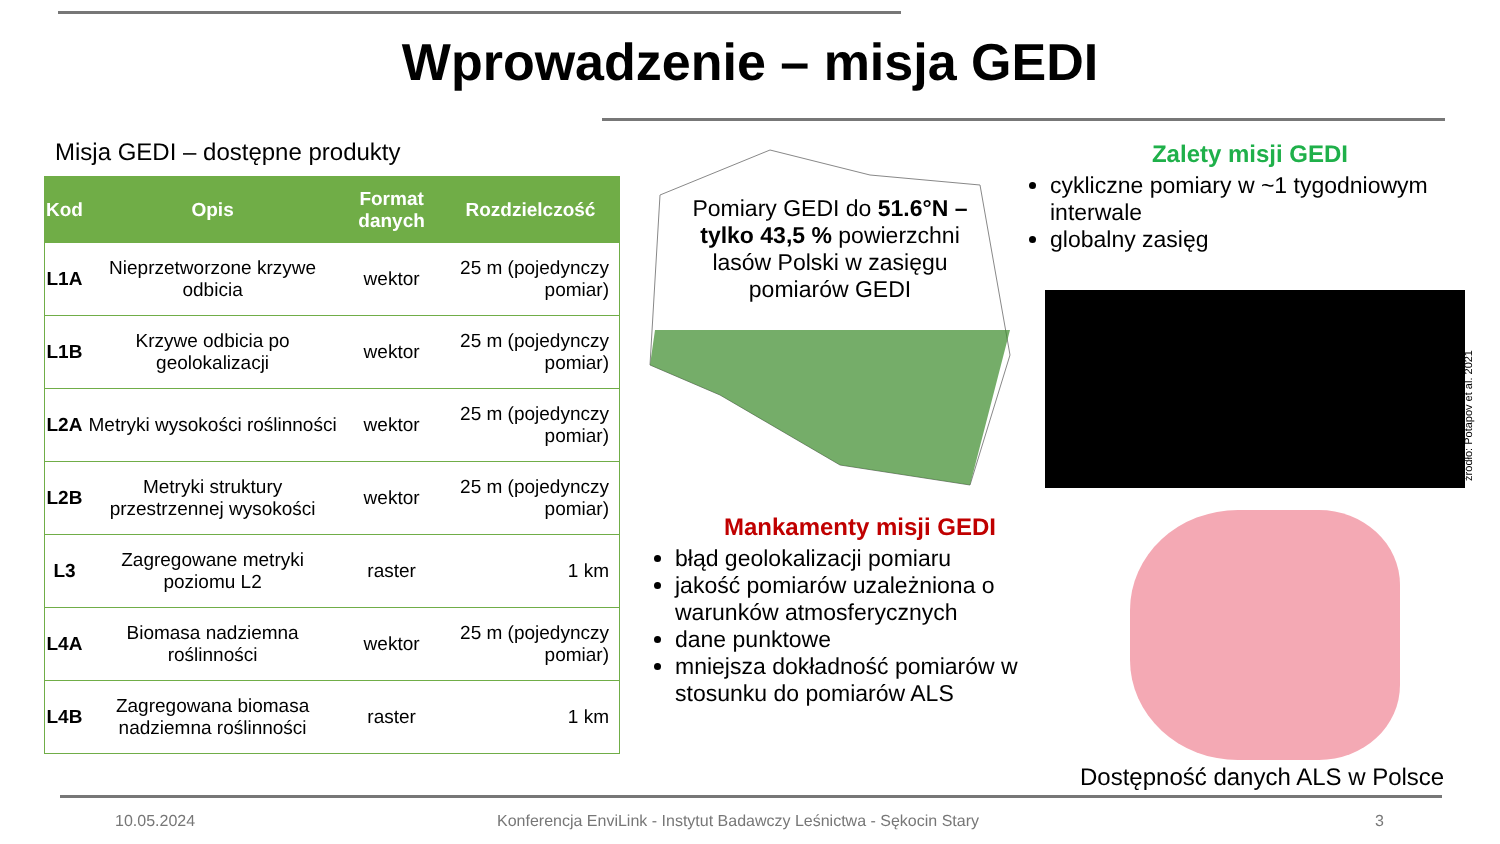Wprowadzenie – misja GEDI
Misja GEDI – dostępne produkty
| Kod | Opis | Format danych | Rozdzielczość |
| --- | --- | --- | --- |
| L1A | Nieprzetworzone krzywe odbicia | wektor | 25 m (pojedynczy pomiar) |
| L1B | Krzywe odbicia po geolokalizacji | wektor | 25 m (pojedynczy pomiar) |
| L2A | Metryki wysokości roślinności | wektor | 25 m (pojedynczy pomiar) |
| L2B | Metryki struktury przestrzennej wysokości | wektor | 25 m (pojedynczy pomiar) |
| L3 | Zagregowane metryki poziomu L2 | raster | 1 km |
| L4A | Biomasa nadziemna roślinności | wektor | 25 m (pojedynczy pomiar) |
| L4B | Zagregowana biomasa nadziemna roślinności | raster | 1 km |
Pomiary GEDI do 51.6°N – tylko 43,5 % powierzchni lasów Polski w zasięgu pomiarów GEDI
Zalety misji GEDI
cykliczne pomiary w ~1 tygodniowym interwale
globalny zasięg
źródło: Potapov et al. 2021
Mankamenty misji GEDI
błąd geolokalizacji pomiaru
jakość pomiarów uzależniona o warunków atmosferycznych
dane punktowe
mniejsza dokładność pomiarów w stosunku do pomiarów ALS
Dostępność danych ALS w Polsce
10.05.2024
Konferencja EnviLink - Instytut Badawczy Leśnictwa - Sękocin Stary
3